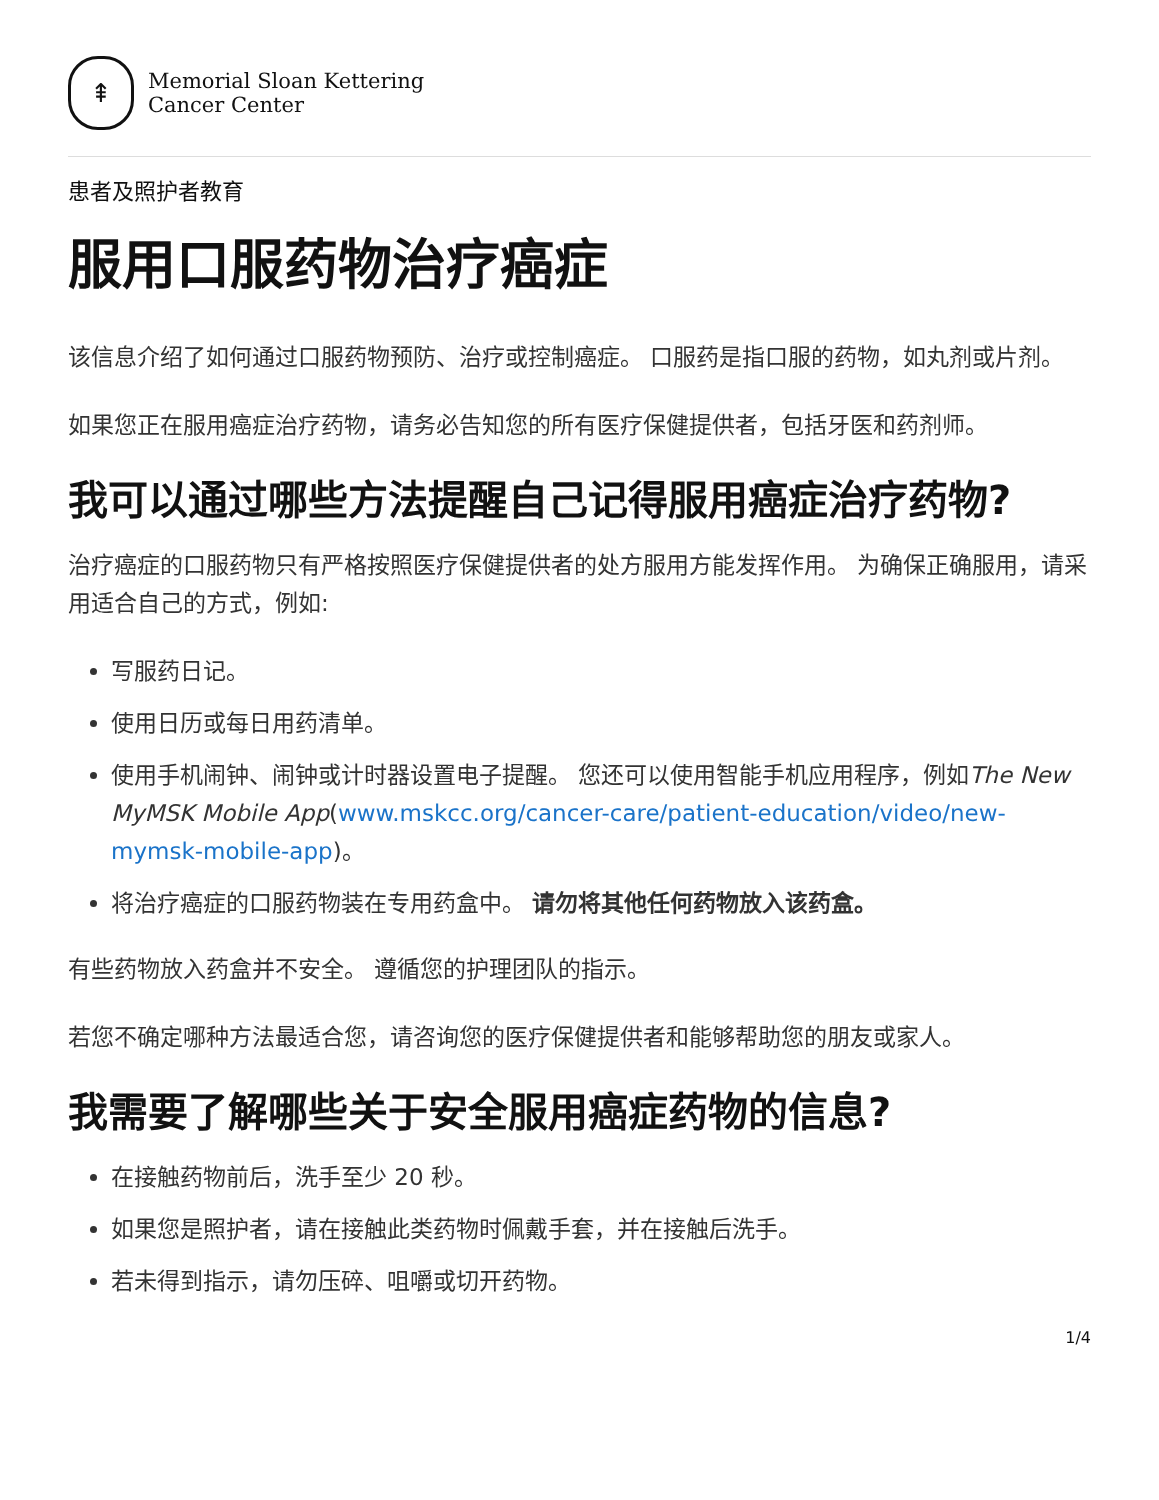⇞
Memorial Sloan Kettering
Cancer Center
患者及照护者教育
服用口服药物治疗癌症
该信息介绍了如何通过口服药物预防、治疗或控制癌症。 口服药是指口服的药物，如丸剂或片剂。
如果您正在服用癌症治疗药物，请务必告知您的所有医疗保健提供者，包括牙医和药剂师。
我可以通过哪些方法提醒自己记得服用癌症治疗药物?
治疗癌症的口服药物只有严格按照医疗保健提供者的处方服用方能发挥作用。 为确保正确服用，请采用适合自己的方式，例如:
写服药日记。
使用日历或每日用药清单。
使用手机闹钟、闹钟或计时器设置电子提醒。 您还可以使用智能手机应用程序，例如The New MyMSK Mobile App(www.mskcc.org/cancer-care/patient-education/video/new-mymsk-mobile-app)。
将治疗癌症的口服药物装在专用药盒中。 请勿将其他任何药物放入该药盒。
有些药物放入药盒并不安全。 遵循您的护理团队的指示。
若您不确定哪种方法最适合您，请咨询您的医疗保健提供者和能够帮助您的朋友或家人。
我需要了解哪些关于安全服用癌症药物的信息?
在接触药物前后，洗手至少 20 秒。
如果您是照护者，请在接触此类药物时佩戴手套，并在接触后洗手。
若未得到指示，请勿压碎、咀嚼或切开药物。
1/4